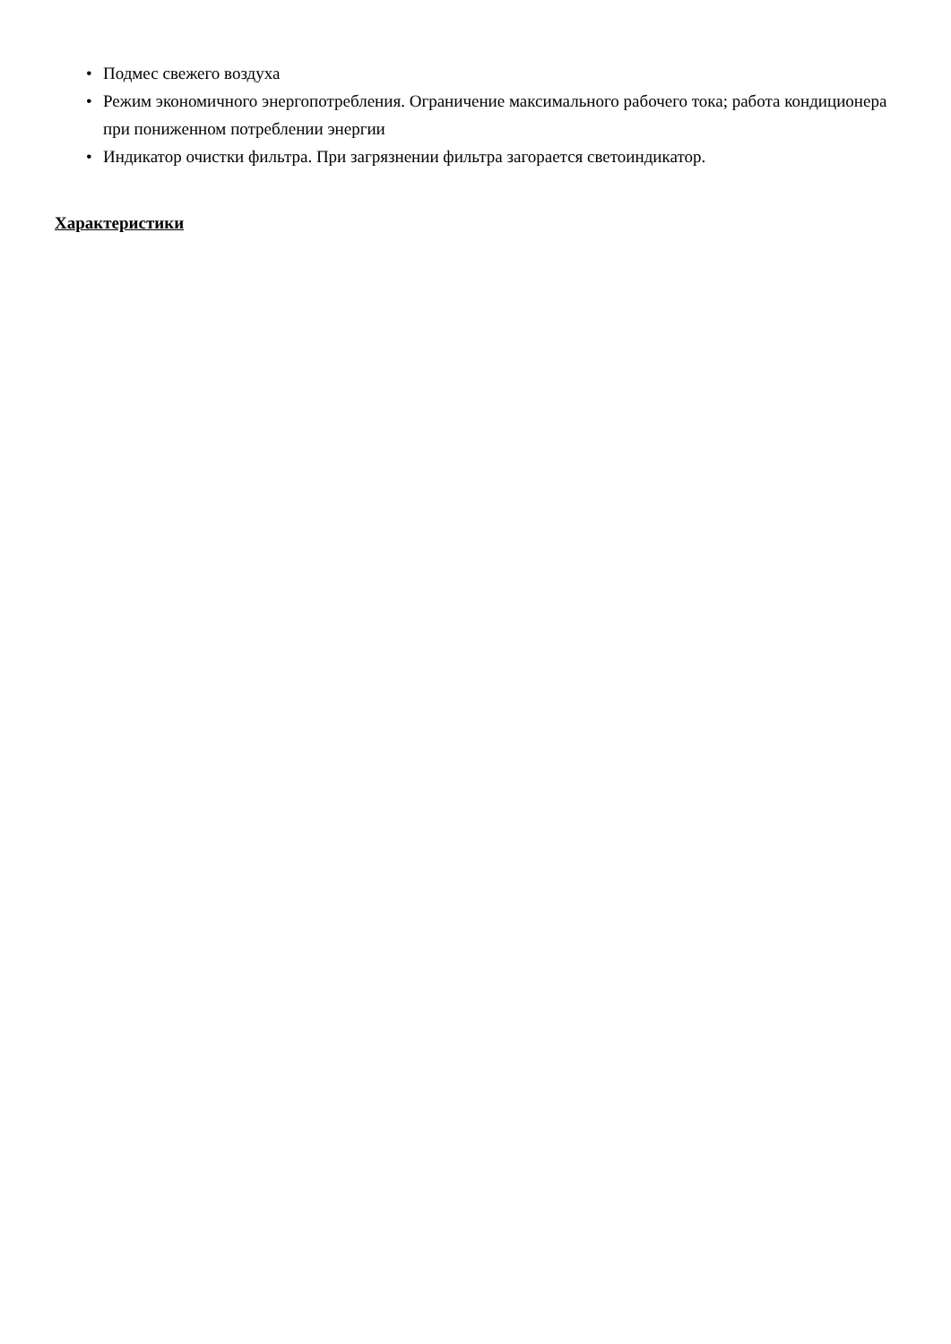• Подмес свежего воздуха
• Режим экономичного энергопотребления. Ограничение максимального рабочего тока; работа кондиционера при пониженном потреблении энергии
• Индикатор очистки фильтра. При загрязнении фильтра загорается светоиндикатор.
Характеристики